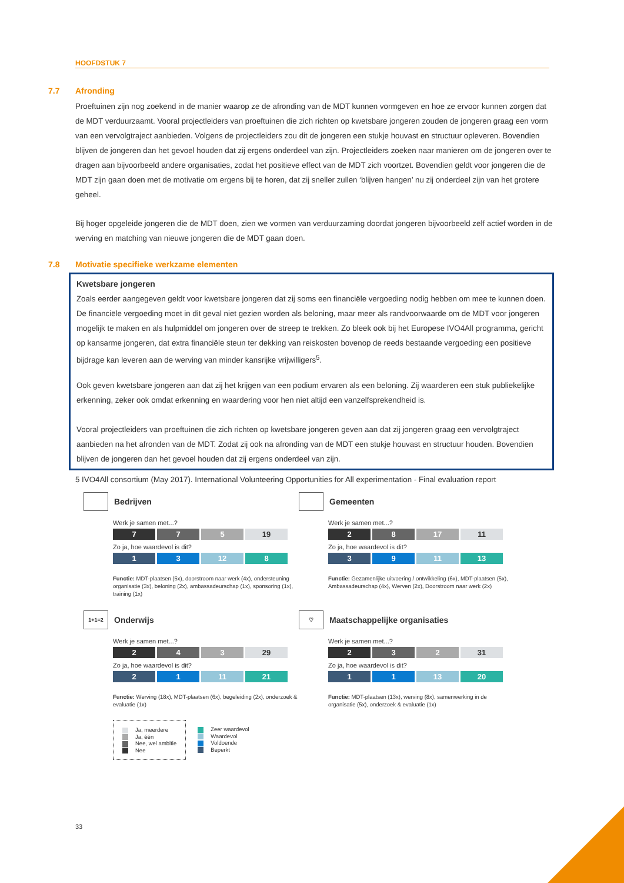HOOFDSTUK 7
7.7 Afronding
Proeftuinen zijn nog zoekend in de manier waarop ze de afronding van de MDT kunnen vormgeven en hoe ze ervoor kunnen zorgen dat de MDT verduurzaamt. Vooral projectleiders van proeftuinen die zich richten op kwetsbare jongeren zouden de jongeren graag een vorm van een vervolgtraject aanbieden. Volgens de projectleiders zou dit de jongeren een stukje houvast en structuur opleveren. Bovendien blijven de jongeren dan het gevoel houden dat zij ergens onderdeel van zijn. Projectleiders zoeken naar manieren om de jongeren over te dragen aan bijvoorbeeld andere organisaties, zodat het positieve effect van de MDT zich voortzet. Bovendien geldt voor jongeren die de MDT zijn gaan doen met de motivatie om ergens bij te horen, dat zij sneller zullen ‘blijven hangen’ nu zij onderdeel zijn van het grotere geheel.
Bij hoger opgeleide jongeren die de MDT doen, zien we vormen van verduurzaming doordat jongeren bijvoorbeeld zelf actief worden in de werving en matching van nieuwe jongeren die de MDT gaan doen.
7.8 Motivatie specifieke werkzame elementen
Kwetsbare jongeren
Zoals eerder aangegeven geldt voor kwetsbare jongeren dat zij soms een financiële vergoeding nodig hebben om mee te kunnen doen. De financiële vergoeding moet in dit geval niet gezien worden als beloning, maar meer als randvoorwaarde om de MDT voor jongeren mogelijk te maken en als hulpmiddel om jongeren over de streep te trekken. Zo bleek ook bij het Europese IVO4All programma, gericht op kansarme jongeren, dat extra financiële steun ter dekking van reiskosten bovenop de reeds bestaande vergoeding een positieve bijdrage kan leveren aan de werving van minder kansrijke vrijwilligers<sup>5</sup>.
Ook geven kwetsbare jongeren aan dat zij het krijgen van een podium ervaren als een beloning. Zij waarderen een stuk publiekelijke erkenning, zeker ook omdat erkenning en waardering voor hen niet altijd een vanzelfsprekendheid is.
Vooral projectleiders van proeftuinen die zich richten op kwetsbare jongeren geven aan dat zij jongeren graag een vervolgtraject aanbieden na het afronden van de MDT. Zodat zij ook na afronding van de MDT een stukje houvast en structuur houden. Bovendien blijven de jongeren dan het gevoel houden dat zij ergens onderdeel van zijn.
5 IVO4All consortium (May 2017). International Volunteering Opportunities for All experimentation - Final evaluation report
Bedrijven
Werk je samen met...?
7 7 5 19
Zo ja, hoe waardevol is dit?
1 3 12 8
Functie: MDT-plaatsen (5x), doorstroom naar werk (4x), ondersteuning organisatie (3x), beloning (2x), ambassadeurschap (1x), sponsoring (1x), training (1x)
Gemeenten
Werk je samen met...?
2 8 17 11
Zo ja, hoe waardevol is dit?
3 9 11 13
Functie: Gezamenlijke uitvoering / ontwikkeling (6x), MDT-plaatsen (5x), Ambassadeurschap (4x), Werven (2x), Doorstroom naar werk (2x)
1+1=2 Onderwijs
Werk je samen met...?
2 4 3 29
Zo ja, hoe waardevol is dit?
2 1 11 21
Functie: Werving (18x), MDT-plaatsen (6x), begeleiding (2x), onderzoek & evaluatie (1x)
♡ Maatschappelijke organisaties
Werk je samen met...?
2 3 2 31
Zo ja, hoe waardevol is dit?
1 1 13 20
Functie: MDT-plaatsen (13x), werving (8x), samenwerking in de organisatie (5x), onderzoek & evaluatie (1x)
Ja, meerdere
Ja, één
Nee, wel ambitie
Nee
Zeer waardevol
Waardevol
Voldoende
Beperkt
33